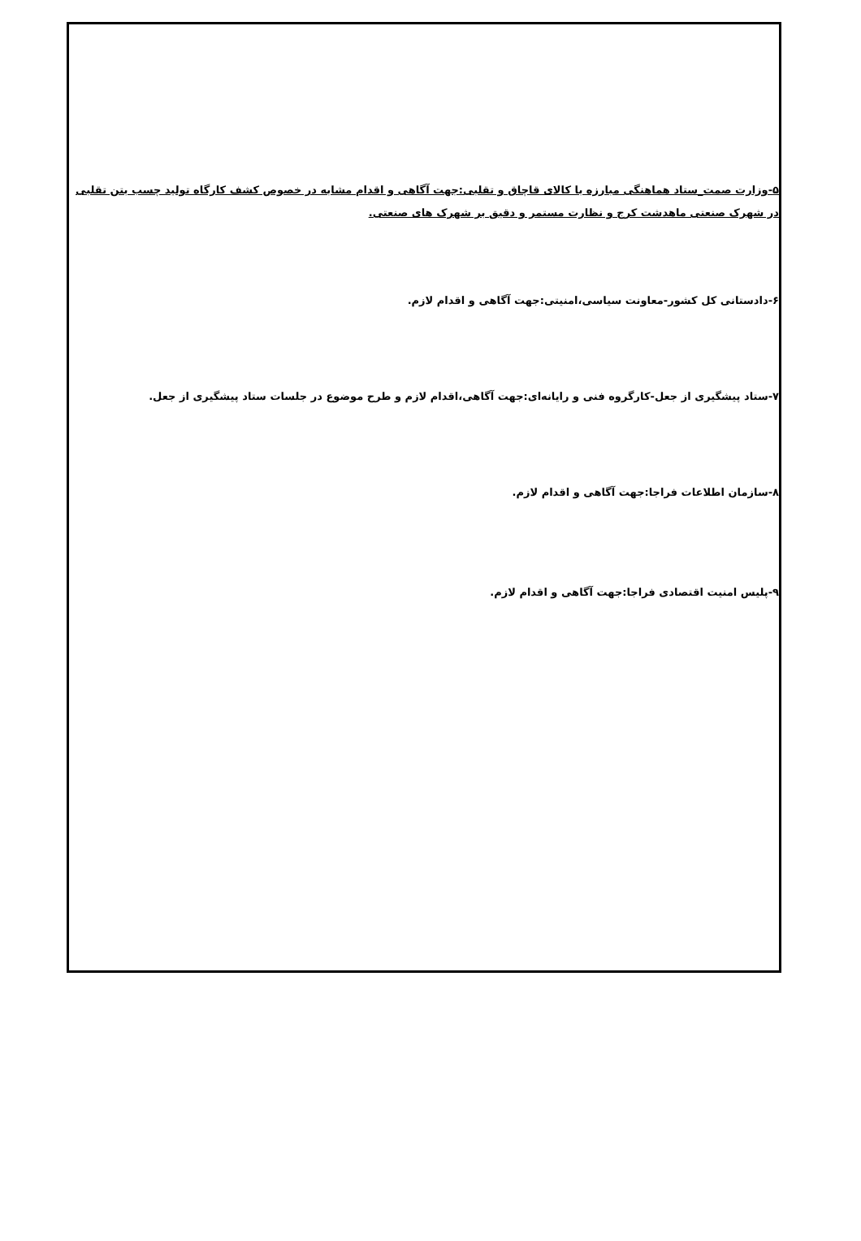۵-وزارت صمت_ستاد هماهنگی مبارزه با کالای قاچاق و تقلبی:جهت آگاهی و اقدام مشابه در خصوص کشف کارگاه تولید چسب بتن تقلبی در شهرک صنعتی ماهدشت کرج و نظارت مستمر و دقیق بر شهرک های صنعتی.
۶-دادستانی کل کشور-معاونت سیاسی،امنیتی:جهت آگاهی و اقدام لازم.
۷-ستاد پیشگیری از جعل-کارگروه فنی و رایانه‌ای:جهت آگاهی،اقدام لازم و طرح موضوع در جلسات ستاد پیشگیری از جعل.
۸-سازمان اطلاعات فراجا:جهت آگاهی و اقدام لازم.
۹-پلیس امنیت اقتصادی فراجا:جهت آگاهی و اقدام لازم.